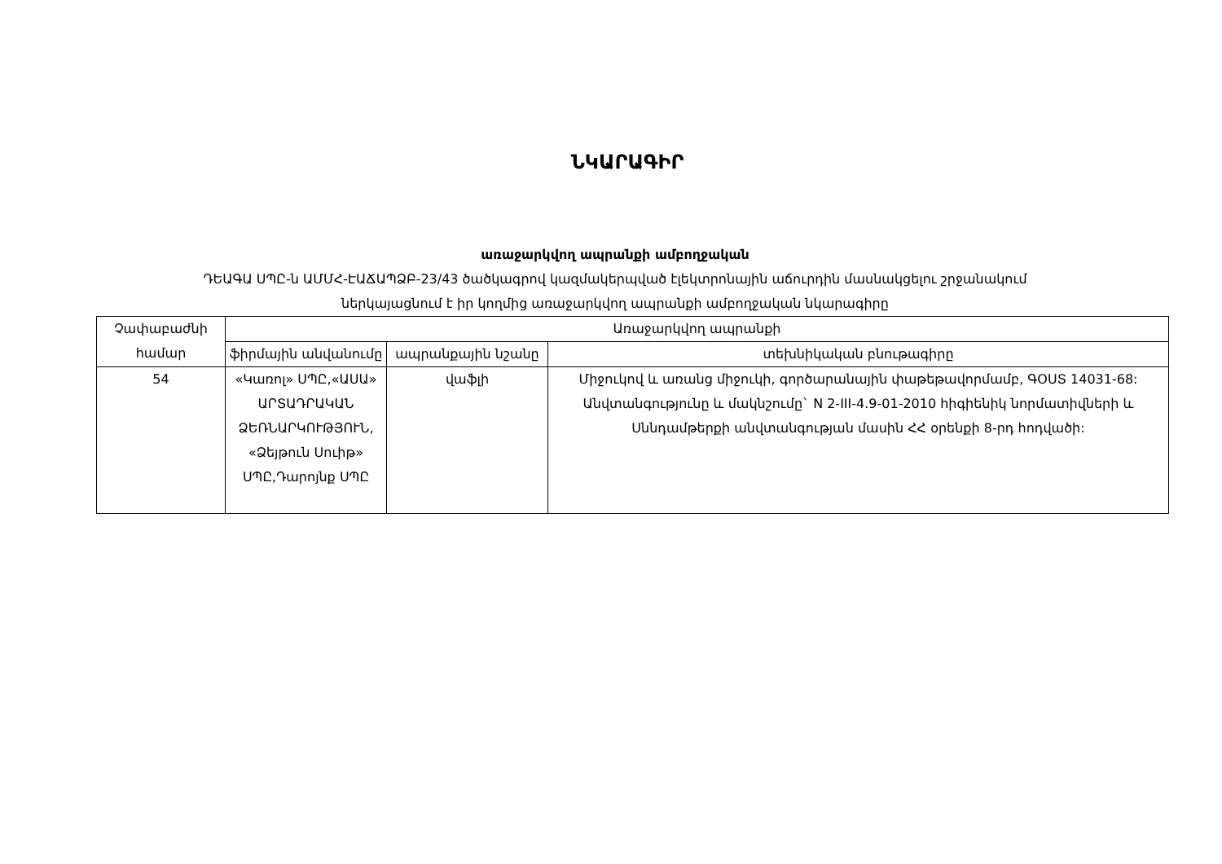ՆԿԱՐԱԳԻՐ
առաջարկվող ապրանքի ամբողջական
ԴԵԱԳԱ ՍՊԸ-ն ԱՄՄՀ-ԷԱՃԱՊՁԲ-23/43 ծածկագրով կազմակերպված էլեկտրոնային աճուրդին մասնակցելու շրջանակում
ներկայացնում է իր կողմից առաջարկվող ապրանքի ամբողջական նկարագիրը
| Չափաբաժնի համար | Առաջարկվող ապրանքի | | |
| --- | --- | --- | --- |
| | ֆիրմային անվանումը | ապրանքային նշանը | տեխնիկական բնութագիրը |
| 54 | «Կառոլ» ՍՊԸ,«ԱՍԱ» ԱՐՏԱԴՐԱԿԱՆ ՁԵՌՆԱՐԿՈՒԹՅՈՒՆ, «Ձեյթուն Սուիթ» ՍՊԸ,Դարոյնք ՍՊԸ | վաֆլի | Միջուկով և առանց միջուկի, գործարանային փաթեթավորմամբ, ԳՕՍՏ 14031-68: Անվտանգությունը և մակնշումը` N 2-III-4.9-01-2010 հիգիենիկ նորմատիվների և Սննդամթերքի անվտանգության մասին ՀՀ օրենքի 8-րդ հոդվածի: |